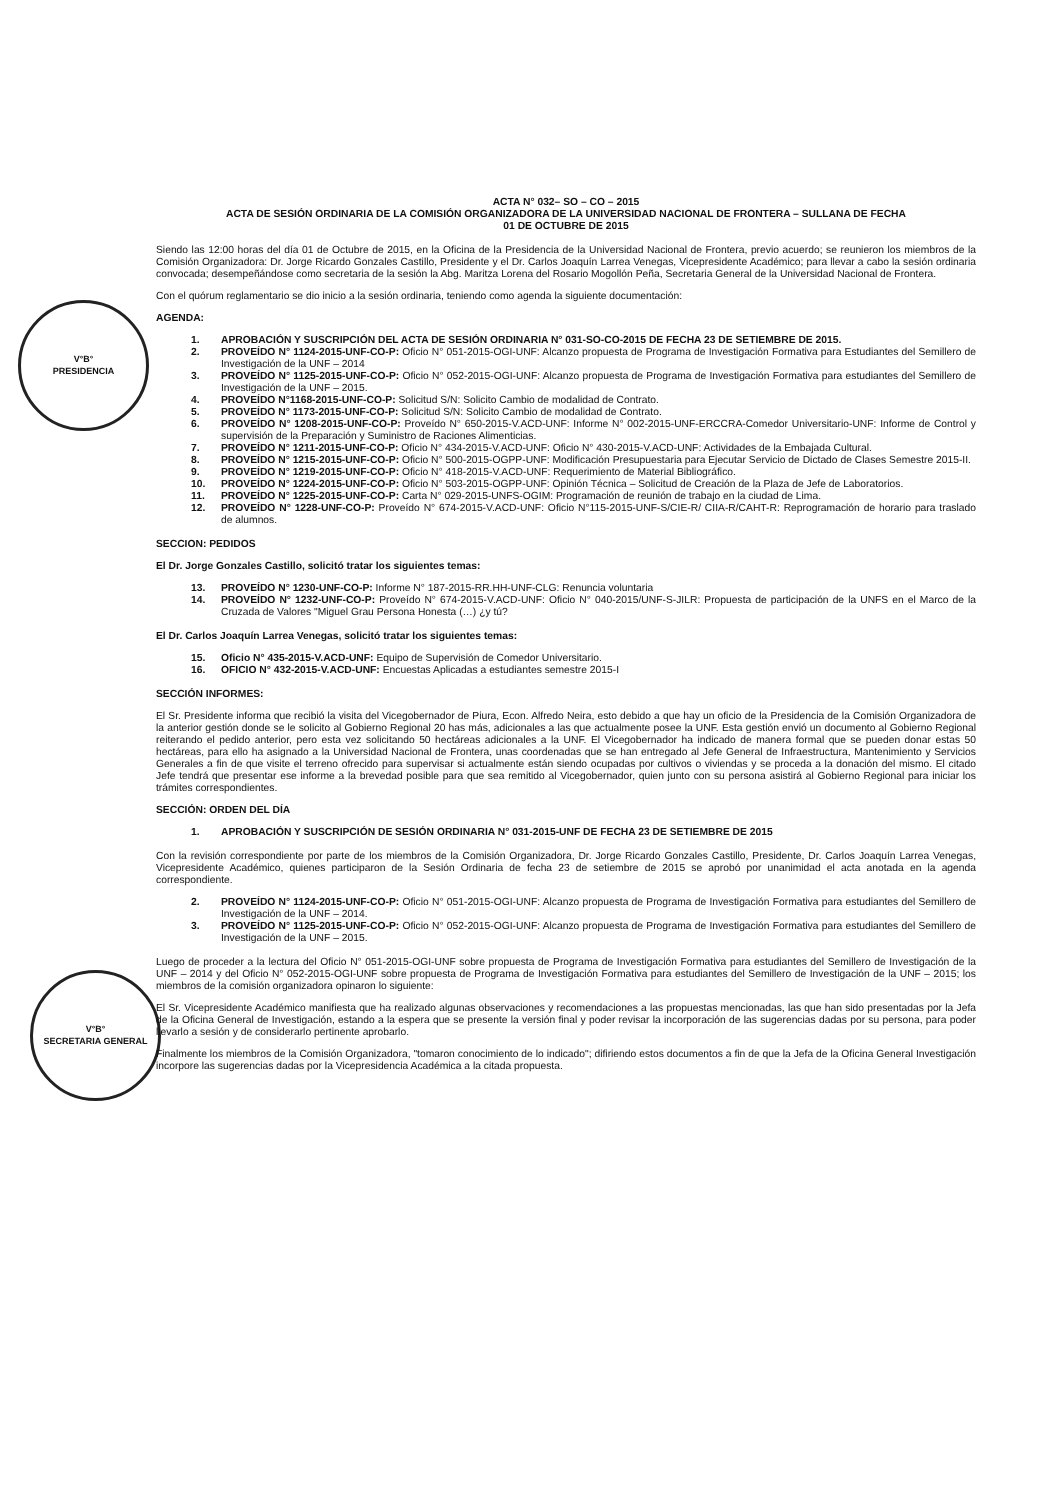V°B°
PRESIDENCIA
V°B°
SECRETARIA GENERAL
ACTA N° 032– SO – CO – 2015
ACTA DE SESIÓN ORDINARIA DE LA COMISIÓN ORGANIZADORA DE LA UNIVERSIDAD NACIONAL DE FRONTERA – SULLANA DE FECHA
01 DE OCTUBRE DE 2015
Siendo las 12:00 horas del día 01 de Octubre de 2015, en la Oficina de la Presidencia de la Universidad Nacional de Frontera, previo acuerdo; se reunieron los miembros de la Comisión Organizadora: Dr. Jorge Ricardo Gonzales Castillo, Presidente y el Dr. Carlos Joaquín Larrea Venegas, Vicepresidente Académico; para llevar a cabo la sesión ordinaria convocada; desempeñándose como secretaria de la sesión la Abg. Maritza Lorena del Rosario Mogollón Peña, Secretaria General de la Universidad Nacional de Frontera.
Con el quórum reglamentario se dio inicio a la sesión ordinaria, teniendo como agenda la siguiente documentación:
AGENDA:
1. APROBACIÓN Y SUSCRIPCIÓN DEL ACTA DE SESIÓN ORDINARIA N° 031-SO-CO-2015 DE FECHA 23 DE SETIEMBRE DE 2015.
2. PROVEÍDO N° 1124-2015-UNF-CO-P: Oficio N° 051-2015-OGI-UNF: Alcanzo propuesta de Programa de Investigación Formativa para Estudiantes del Semillero de Investigación de la UNF – 2014
3. PROVEÍDO N° 1125-2015-UNF-CO-P: Oficio N° 052-2015-OGI-UNF: Alcanzo propuesta de Programa de Investigación Formativa para estudiantes del Semillero de Investigación de la UNF – 2015.
4. PROVEÍDO N°1168-2015-UNF-CO-P: Solicitud S/N: Solicito Cambio de modalidad de Contrato.
5. PROVEÍDO N° 1173-2015-UNF-CO-P: Solicitud S/N: Solicito Cambio de modalidad de Contrato.
6. PROVEÍDO N° 1208-2015-UNF-CO-P: Proveído N° 650-2015-V.ACD-UNF: Informe N° 002-2015-UNF-ERCCRA-Comedor Universitario-UNF: Informe de Control y supervisión de la Preparación y Suministro de Raciones Alimenticias.
7. PROVEÍDO N° 1211-2015-UNF-CO-P: Oficio N° 434-2015-V.ACD-UNF: Oficio N° 430-2015-V.ACD-UNF: Actividades de la Embajada Cultural.
8. PROVEÍDO N° 1215-2015-UNF-CO-P: Oficio N° 500-2015-OGPP-UNF: Modificación Presupuestaria para Ejecutar Servicio de Dictado de Clases Semestre 2015-II.
9. PROVEÍDO N° 1219-2015-UNF-CO-P: Oficio N° 418-2015-V.ACD-UNF: Requerimiento de Material Bibliográfico.
10. PROVEÍDO N° 1224-2015-UNF-CO-P: Oficio N° 503-2015-OGPP-UNF: Opinión Técnica – Solicitud de Creación de la Plaza de Jefe de Laboratorios.
11. PROVEÍDO N° 1225-2015-UNF-CO-P: Carta N° 029-2015-UNFS-OGIM: Programación de reunión de trabajo en la ciudad de Lima.
12. PROVEÍDO N° 1228-UNF-CO-P: Proveído N° 674-2015-V.ACD-UNF: Oficio N°115-2015-UNF-S/CIE-R/ CIIA-R/CAHT-R: Reprogramación de horario para traslado de alumnos.
SECCION: PEDIDOS
El Dr. Jorge Gonzales Castillo, solicitó tratar los siguientes temas:
13. PROVEÍDO N° 1230-UNF-CO-P: Informe N° 187-2015-RR.HH-UNF-CLG: Renuncia voluntaria
14. PROVEÍDO N° 1232-UNF-CO-P: Proveído N° 674-2015-V.ACD-UNF: Oficio N° 040-2015/UNF-S-JILR: Propuesta de participación de la UNFS en el Marco de la Cruzada de Valores "Miguel Grau Persona Honesta (…) ¿y tú?
El Dr. Carlos Joaquín Larrea Venegas, solicitó tratar los siguientes temas:
15. Oficio N° 435-2015-V.ACD-UNF: Equipo de Supervisión de Comedor Universitario.
16. OFICIO N° 432-2015-V.ACD-UNF: Encuestas Aplicadas a estudiantes semestre 2015-I
SECCIÓN INFORMES:
El Sr. Presidente informa que recibió la visita del Vicegobernador de Piura, Econ. Alfredo Neira, esto debido a que hay un oficio de la Presidencia de la Comisión Organizadora de la anterior gestión donde se le solicito al Gobierno Regional 20 has más, adicionales a las que actualmente posee la UNF. Esta gestión envió un documento al Gobierno Regional reiterando el pedido anterior, pero esta vez solicitando 50 hectáreas adicionales a la UNF. El Vicegobernador ha indicado de manera formal que se pueden donar estas 50 hectáreas, para ello ha asignado a la Universidad Nacional de Frontera, unas coordenadas que se han entregado al Jefe General de Infraestructura, Mantenimiento y Servicios Generales a fin de que visite el terreno ofrecido para supervisar si actualmente están siendo ocupadas por cultivos o viviendas y se proceda a la donación del mismo. El citado Jefe tendrá que presentar ese informe a la brevedad posible para que sea remitido al Vicegobernador, quien junto con su persona asistirá al Gobierno Regional para iniciar los trámites correspondientes.
SECCIÓN: ORDEN DEL DÍA
1. APROBACIÓN Y SUSCRIPCIÓN DE SESIÓN ORDINARIA N° 031-2015-UNF DE FECHA 23 DE SETIEMBRE DE 2015
Con la revisión correspondiente por parte de los miembros de la Comisión Organizadora, Dr. Jorge Ricardo Gonzales Castillo, Presidente, Dr. Carlos Joaquín Larrea Venegas, Vicepresidente Académico, quienes participaron de la Sesión Ordinaria de fecha 23 de setiembre de 2015 se aprobó por unanimidad el acta anotada en la agenda correspondiente.
2. PROVEÍDO N° 1124-2015-UNF-CO-P: Oficio N° 051-2015-OGI-UNF: Alcanzo propuesta de Programa de Investigación Formativa para estudiantes del Semillero de Investigación de la UNF – 2014.
3. PROVEÍDO N° 1125-2015-UNF-CO-P: Oficio N° 052-2015-OGI-UNF: Alcanzo propuesta de Programa de Investigación Formativa para estudiantes del Semillero de Investigación de la UNF – 2015.
Luego de proceder a la lectura del Oficio N° 051-2015-OGI-UNF sobre propuesta de Programa de Investigación Formativa para estudiantes del Semillero de Investigación de la UNF – 2014 y del Oficio N° 052-2015-OGI-UNF sobre propuesta de Programa de Investigación Formativa para estudiantes del Semillero de Investigación de la UNF – 2015; los miembros de la comisión organizadora opinaron lo siguiente:
El Sr. Vicepresidente Académico manifiesta que ha realizado algunas observaciones y recomendaciones a las propuestas mencionadas, las que han sido presentadas por la Jefa de la Oficina General de Investigación, estando a la espera que se presente la versión final y poder revisar la incorporación de las sugerencias dadas por su persona, para poder llevarlo a sesión y de considerarlo pertinente aprobarlo.
Finalmente los miembros de la Comisión Organizadora, "tomaron conocimiento de lo indicado"; difiriendo estos documentos a fin de que la Jefa de la Oficina General Investigación incorpore las sugerencias dadas por la Vicepresidencia Académica a la citada propuesta.